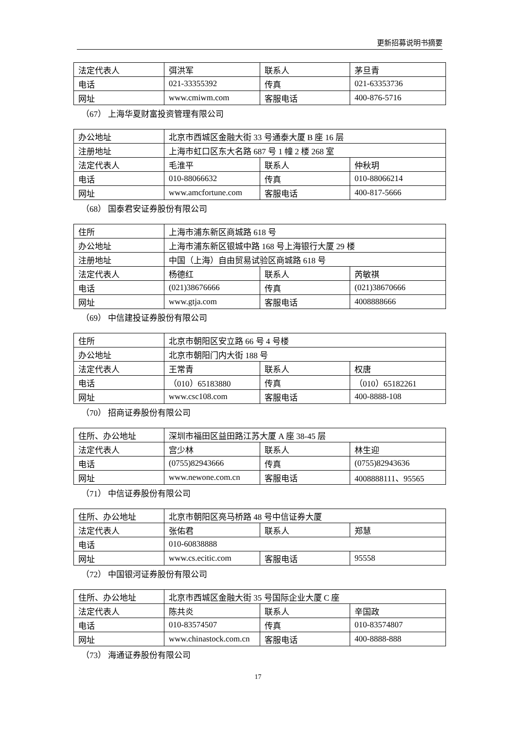更新招募说明书摘要
| 法定代表人 | 弭洪军 | 联系人 | 茅旦青 |
| 电话 | 021-33355392 | 传真 | 021-63353736 |
| 网址 | www.cmiwm.com | 客服电话 | 400-876-5716 |
（67） 上海华夏财富投资管理有限公司
| 办公地址 | 北京市西城区金融大街 33 号通泰大厦 B 座 16 层 | | |
| 注册地址 | 上海市虹口区东大名路 687 号 1 幢 2 楼 268 室 | | |
| 法定代表人 | 毛淮平 | 联系人 | 仲秋玥 |
| 电话 | 010-88066632 | 传真 | 010-88066214 |
| 网址 | www.amcfortune.com | 客服电话 | 400-817-5666 |
（68） 国泰君安证券股份有限公司
| 住所 | 上海市浦东新区商城路 618 号 | | |
| 办公地址 | 上海市浦东新区银城中路 168 号上海银行大厦 29 楼 | | |
| 注册地址 | 中国（上海）自由贸易试验区商城路 618 号 | | |
| 法定代表人 | 杨德红 | 联系人 | 芮敏祺 |
| 电话 | (021)38676666 | 传真 | (021)38670666 |
| 网址 | www.gtja.com | 客服电话 | 4008888666 |
（69） 中信建投证券股份有限公司
| 住所 | 北京市朝阳区安立路 66 号 4 号楼 | | |
| 办公地址 | 北京市朝阳门内大街 188 号 | | |
| 法定代表人 | 王常青 | 联系人 | 权唐 |
| 电话 | （010）65183880 | 传真 | （010）65182261 |
| 网址 | www.csc108.com | 客服电话 | 400-8888-108 |
（70） 招商证券股份有限公司
| 住所、办公地址 | 深圳市福田区益田路江苏大厦 A 座 38-45 层 | | |
| 法定代表人 | 宫少林 | 联系人 | 林生迎 |
| 电话 | (0755)82943666 | 传真 | (0755)82943636 |
| 网址 | www.newone.com.cn | 客服电话 | 4008888111、95565 |
（71） 中信证券股份有限公司
| 住所、办公地址 | 北京市朝阳区亮马桥路 48 号中信证券大厦 | | |
| 法定代表人 | 张佑君 | 联系人 | 郑慧 |
| 电话 | 010-60838888 | | |
| 网址 | www.cs.ecitic.com | 客服电话 | 95558 |
（72） 中国银河证券股份有限公司
| 住所、办公地址 | 北京市西城区金融大街 35 号国际企业大厦 C 座 | | |
| 法定代表人 | 陈共炎 | 联系人 | 辛国政 |
| 电话 | 010-83574507 | 传真 | 010-83574807 |
| 网址 | www.chinastock.com.cn | 客服电话 | 400-8888-888 |
（73） 海通证券股份有限公司
17